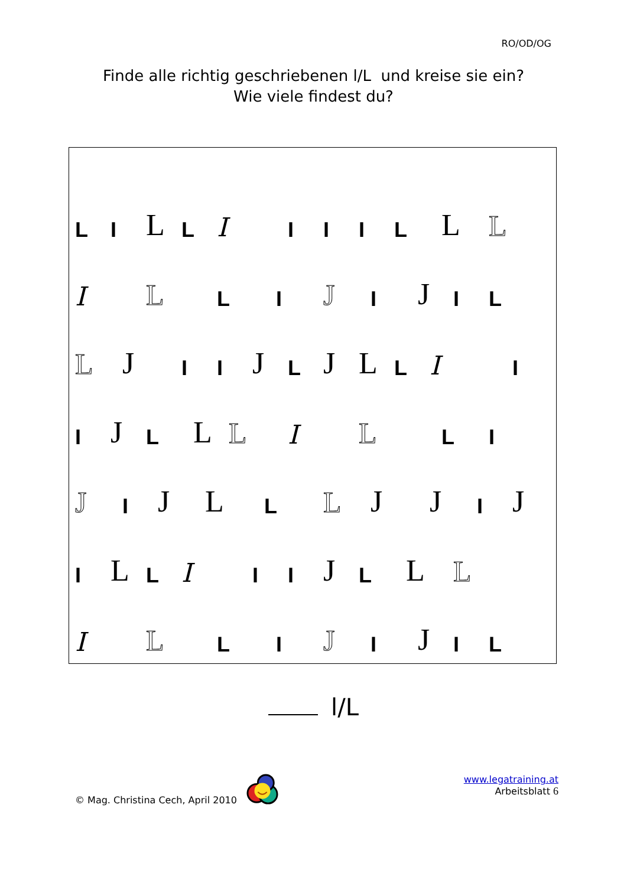RO/OD/OG
Finde alle richtig geschriebenen l/L und kreise sie ein?
Wie viele findest du?
L I L L I I I I L L L
I L L I J I J I L
L J I I J L J L L I I
I J L L L I L L I
J I J L L L J J I J
I L L I I I J L L L
I L L I J I J I L
l/L
© Mag. Christina Cech, April 2010
www.legatraining.at
Arbeitsblatt 6